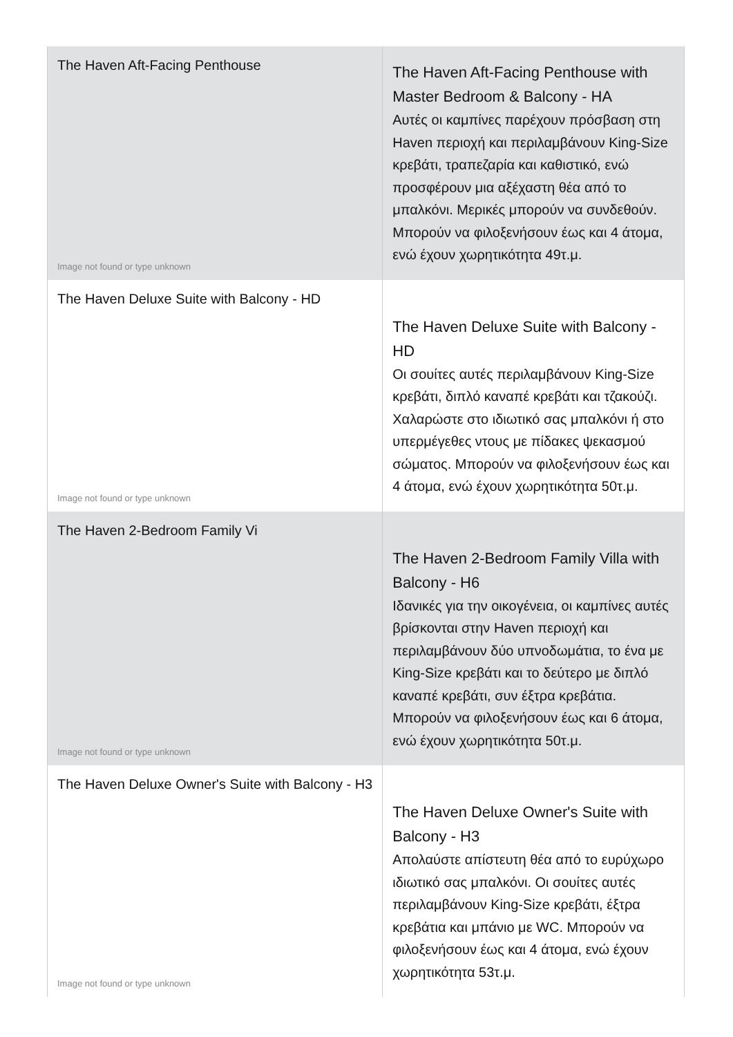| The Haven Aft-Facing Penthouse Image not found or type unknown | The Haven Aft-Facing Penthouse with Master Bedroom & Balcony - HA Αυτές οι καμπίνες παρέχουν πρόσβαση στη Haven περιοχή και περιλαμβάνουν King-Size κρεβάτι, τραπεζαρία και καθιστικό, ενώ προσφέρουν μια αξέχαστη θέα από το μπαλκόνι. Μερικές μπορούν να συνδεθούν. Μπορούν να φιλοξενήσουν έως και 4 άτομα, ενώ έχουν χωρητικότητα 49τ.μ. |
| The Haven Deluxe Suite with Balcony - HD Image not found or type unknown | The Haven Deluxe Suite with Balcony - HD Οι σουίτες αυτές περιλαμβάνουν King-Size κρεβάτι, διπλό καναπέ κρεβάτι και τζακούζι. Χαλαρώστε στο ιδιωτικό σας μπαλκόνι ή στο υπερμέγεθες ντους με πίδακες ψεκασμού σώματος. Μπορούν να φιλοξενήσουν έως και 4 άτομα, ενώ έχουν χωρητικότητα 50τ.μ. |
| The Haven 2-Bedroom Family Vi Image not found or type unknown | The Haven 2-Bedroom Family Villa with Balcony - H6 Ιδανικές για την οικογένεια, οι καμπίνες αυτές βρίσκονται στην Haven περιοχή και περιλαμβάνουν δύο υπνοδωμάτια, το ένα με King-Size κρεβάτι και το δεύτερο με διπλό καναπέ κρεβάτι, συν έξτρα κρεβάτια. Μπορούν να φιλοξενήσουν έως και 6 άτομα, ενώ έχουν χωρητικότητα 50τ.μ. |
| The Haven Deluxe Owner's Suite with Balcony - H3 Image not found or type unknown | The Haven Deluxe Owner's Suite with Balcony - H3 Απολαύστε απίστευτη θέα από το ευρύχωρο ιδιωτικό σας μπαλκόνι. Οι σουίτες αυτές περιλαμβάνουν King-Size κρεβάτι, έξτρα κρεβάτια και μπάνιο με WC. Μπορούν να φιλοξενήσουν έως και 4 άτομα, ενώ έχουν χωρητικότητα 53τ.μ. |